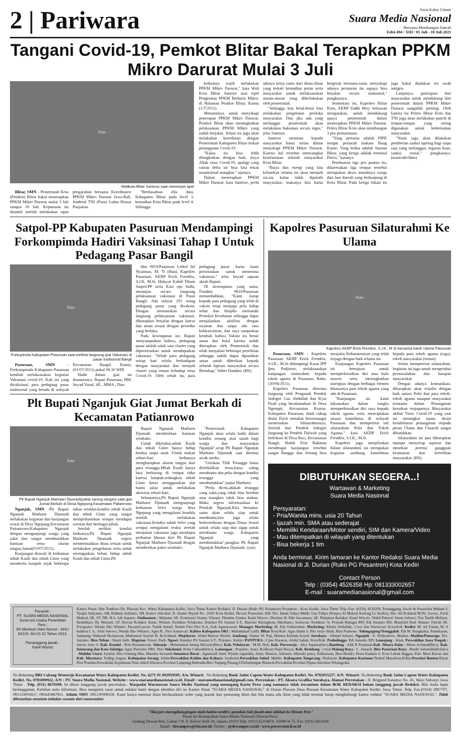2 | Pariwara
Surat Kabar Umum
Suara Media Nasional
Bersama Membangun Daerah
Edisi 494 / XIII / 05 Juli - 18 Juli 2021
Tangani Covid-19, Pemkot Blitar Bakal Terapkan PPKM Mikro Darurat Mulai 3 Juli
Foto
Walikota Blitar Santoso saat memimpin apel
Blitar, SMN - Pemerintah Kota (Pemkot) Blitar bakal menerapkan PPKM Mikro Darurat mulai 3 Juli sampai 20 Juli. Keputusan itu diambil setelah melakukan rapat pengarahan bersama Koordinator PPKM Mikro Darurat Jawa-Bali, Jenderal TNI (Purn) Luhut Binsar Panjaitan.
"Berdasarkan rilis data, Kabupaten Blitar pada level 3, kemudian Kota Blitar pada level 4. Sehingga
keduanya wajib melakukan PPKM Mikro Darurat," kata Wali Kota Blitar Santoso usai Apel Pengetatan PPKM Berbasis Mikro, di Halaman Pemkot Blitar, Kamis (1/7/2021).
Menurutnya, untuk menyikapi penerapan PPKM Mikro Darurat, Pemkot Blitar akan meningkatkan pelaksanaan PPKM Mikro yang sudah berjalan. Selain itu juga akan melakukan koordinasi dengan Pemerintah Kabupaten Blitar terkait penanganan Covid-19.
"Kalau itu bisa lebih ditingkatkan dengan baik, insya Allah virus Covid-19, apalagi yang varian delta ini bisa kita tekan semaksimal mungkin," ujarnya.
Dalam menerapkan PPKM Mikro Darurat, kata Santoso, perlu adanya kerja sama dari dinas-dinas yang terkait kemudian peran serta masyarakat untuk melaksanakan aturan-aturan yang diberlakukan oleh pemerintah.
"Sehingga kita betul-betul bisa melakukan pengetatan perilaku masyarakat. Dan jika ada yang melanggar pemerintah akan melakukan hukuman secara tegas," jelas Santoso.
Santoso meminta kepada masyarakat harus serius dalam menyikapi PPKM Mikro Darurat. Karena hal tersebut menyangkut keselamatan seluruh masyarakat Kota Blitar.
"Biaya dan energi yang kita keluarkan selama ini akan menjadi sia-sia kalau tidak dipatuhi masyarakat, makanya kita harus bergerak bersama-sama menyikapi adanya peraturan itu supaya bisa berjalan secara maksimal," pungkasnya.
Sementara itu, Kapolres Blitar Kota, AKBP Yudhi Hery Setiawan mengatakan, untuk mendukung upaya pemerintah dalam menerapkan PPKM Mikro Darurat, Polres Blitar Kota akan membangun 3 pos pemantauan.
"Yang pertama adalah PIPP, tempat peziarah makam Bung Karno. Yang kedua adalah Stasiun Blitar, yang ketiga adalah terminal Patria," katanya.
Pembuatan tiga pos pantau itu, dikarenakan tiga tempat tersebut merupakan akses masuknya warga dari luar daerah yang berkunjung di Kota Blitar. Pada ketiga lokasi itu juga bakal diadakan tes swab antigen.
Lanjutnya, partisipasi dari masyarakat untuk mendukung dari pemerintah dalam PPKM Mikro Darurat sangatlah penting. Oleh karena itu Polres Blitar Kota dan TNI juga akan melakukan patroli di tempat-tempat yang sering digunakan untuk berkerumun masyarakat.
"Nanti juga akan dilakukan pemberian sanksi tipiring bagi siapa saja yang melanggar, teguran lisan, sanksi sosial," pungkasnya.(mam/adv/hms)
Satpol-PP Kabupaten Pasuruan Mendampingi Forkompimda Hadiri Vaksinasi Tahap I Untuk Pedagang Pasar Bangil
Foto
Forkopimda Kabupaten Pasuruan saat melihat langsung giat Vaksinasi di pasar tradisional Bangil
Pasuruan, SMN - Forkompimda Kabupaten Pasuruan kembali melaksanakan kegiatan Vaksinasi covid-19, Kali ini yang divaksinasi para pedagang pasar tradisional yang berada di wilayah Kecamatan Bangil. Kamis, (01/07/2021) pukul 08.30 WIB
Hadir dalam giat ini diantaranya. Bupati Pasuruan, HM. Irsyad Yusuf, SE., MMA., Dan-
dim 0819/Pasuruan Letkol Inf Nyarman, M. Tr (Han), Kapolres Pasuruan, AKBP Erick Frendriz, S.I.K, M.Si, Hidayat Kabid Tibum Satpol-PP serta Kasi ops Sulhi, meninjau secara langsung pelaksanaan vaksinasi di Pasar Bangil. Ada sekitar 202 orang pedagang pasar yang divaksin. Dengan memastikan secara langsung pelaksanaan vaksinasi, diharapkan berjalan dengan lancar dan aman sesuai dengan prosedur yang berlaku.
Pada kesempatan ini. Bupati menyampaikan bahwa, pedagang pasar adalah salah satu cluster yang diprioritaskan untuk mendapatkan vaksinasi. "Sebab para pedagang setiap hari selalu berhadapan dengan masyarakat dan menjadi cluster yang rentan terhadap virus Covid-19. Oleh sebab itu, para pedagang pasar harus kami prioritaskan untuk menerima vaksinasi," jelas Irsyad sapaan akrab Bupati.
Di kesempatan yang sama, Dandim 0819/Pasuruan menambahkan, "Kami harap kepada para pedagang yang telah di vaksin tetap menjaga pola hidup sehat dan disiplin mematuhi Protokol Kesehatan sehingga dapat menjalankan aktifitas dengan nyaman dan tanpa ada rasa kekhawatiran, dan saya sampaikan kembali bahwa Vaksin ini benar aman dan halal karena sudah ditetapkan oleh Pemerintah dan telah menjalani beberapa penelitian sehingga sudah dapat dipastikan aman untuk diberikan kepada seluruh lapisan masyarakat secara Bertahap," beber Dandim. (HS)
Plt Bupati Nganjuk Giat Jumat Berkah di Kecamatan Patianrowo
Foto
Plt Bupati Nganjuk Marhaen Djumadi(pakai sarung tangan) saat giat Jumat Berkah di Desa Ngepung,Kecamatan Patianrowo
Nganjuk, SMN -Plt Bupati Nganjuk Marhaen Djumadi melakukan kegiatan dan kunjungan sosial di Desa Ngepung,Kecamatan Patianrowo,Kabupaten Nganjuk dengan mengunjungi warga yang sakit dan sangat membutuhkan bantuan serta uluran tangan,Jumat(02/07/2021).
Kunjungan diawali di kediaman mbah Kasih dan mbah Gimo yang menderita lumpuh sejak beberapa tahun terakhir,kondisi mbah Kasih dan mbah Gimo yang sangat memprihatinkan sempat mendapat sorotan dari berbagai pihak.
Setelah melihat kondisi keduanya,Plt Bupati Nganjuk Marhaen Djumadi segera memerintahkan dinas terkait untuk melakukan pengobatan serta untuk meringankan beban hidup mbah Kasih dan mbah Gimo,Plt
Bupati Nganjuk Marhaen Djumadi memberikan bantuan sembako.
Untuk diketahui,mbah Kasih dan mbah Gimo hanya hidup berdua tanpa anak. Untuk makan sehari-hari keduanya mengharapkan uluran tangan dari para tetangga.Mbah Kasih hanya bisa berbaring di tempat tidur karena lumpuh,sedangkan mbah Gimo harus menggunakan alat bantu jalan untuk melakukan aktivitas sehari-hari.
Selanjutnya,Plt Bupati Nganjuk Marhaen Djumadi mengunjungi kediaman Selvi warga desa Ngepung yang mengalami kendala setelah melakukan vaksinasi.Kondisi tubuh Selvi yang sempat mengalami reaksi setelah menjalani vaksinasi juga mendapat perhatian khusus dari Plt Bupati Nganjuk Marhaen Djumadi dengan memberikan paket sembako.
"Pemerintah Kabupaten Nganjuk akan selalu hadir dalam kondisi senang atau susah bagi warga dan masyarakat Nganjuk",ucap Plt Bupati Nganjuk Marhaen Djumadi saat ditemui awak media.
"Gerakan Tilik Tetangga harus diefektifkan terus,harus saling membantu dan peka dengan kondisi tetangga yang membutuhkan",lanjut Marhaen.
"Perlu dicek,adakah tetangga yang sakit,yang tidak bisa berobat atau mungkin tidak bisa makan. Maka segera informasikan ke Pemkab Nganjuk.Kita bersama-sama akan selalu siap untuk membantu,kita juga selalu berkoordinasi dengan Dinas Sosial untuk selalu siap dan sigap untuk membantu warga Kabupaten Nganjuk yang membutuhkan",pungkas Plt Bupati Nganjuk Marhaen Djumadi. (yan)
Kapolres Pasuruan Silaturahmi Ke Ulama
Foto
Kapolres AKBP Erick Frendriz, S.I.K., M.Si bersama tokoh Ulama Pasuruan
Pasuruan, SMN - Kapolres Pasuruan AKBP Erick Frendriz, S.I.K., M.Si didampingi Kasat IPP Iptu Pudjiono, melaksanakan kunjungan silaturahmi kepada tokoh agama di Pasuruan. Rabu, (30/06/2021).
Kapolres Pasuruan diterima langsung oleh Pengasuh Pondok Sidogiri Gus Abdullah dan Kyai Fuad yang beralamatkan di Desa Ngempit, Kecamatan Kraton, Kabupaten Pasuruan, tidak cukup disitu Erick semakin bersemangat meneruskan Silaturahminya, Setelah dari Pondok Sidogiri langsung ke Pondok Dalwah yang berlokasi di Desa Raci, Kecamatan Bangil, Habib Zein Baharun mendengar kunjungan tersebut sangat Bangga dan Senang bisa menjalin Keharmonisan yang telah terjaga dengan baik selama ini.
Kunjungan Kapolres Pasuruan ini bertujuan untuk memperkenalkan diri atau kulo nuwon serta meningkatkan sinergitas dengan berbagai elemen khususnya para tokoh agama yang ada di Pasuruan.
"Kunjungan ini kami laksanakan dalam rangka memperkenalkan diri saya kepada tokoh agama serta menciptakan situasi kamtibmas di wilayah Pasuruan dan mempererat tali silaturahmi Polri dan Tokoh Agama," kata AKBP Erick Frendriz, S.I.K., M.Si
Kapolres juga menjelaskan dalam silaturahmi ini merupakan kegiatan sambang kamtibmas kepada para tokoh agama (toga), tokoh masyarakat (tomas).
Selain mempererat silaturahmi, kegiatan ini juga untuk mengetahui permasalahan dan harapan masyarakat.
Dengan adanya komunikasi, diharapkan akan terjalin dengan baik antara Polri dan para tokoh-tokoh agama maupun masyarakat terutama dalam Penanganan kenaikan terpaparnya Masyarakat akibat Virus Covid-19 yang saat ini meningkat tajam, disini kolabolarasi penanganan terpadu peran Ulama dan Umaroh sangat dibutuhkan.
Silaturahmi ini pun diharapkan mampu menyerap aspirasi dan menekan potensi gangguan keamanan dan ketertiban masyarakat. (HS)
DIBUTUHKAN SEGERA..!
Wartawan & Marketing
Suara Media Nasional
Persyaratan:
- Pria/Wanita mins. usia 20 Tahun
- Ijazah min. SMA atau sederajat
- Memiliki Kendaraan/Motor sendiri, SIM dan Kamera/Video
- Mau ditempatkan di wilayah yang ditentukan
- Bisa bekerja 1 tim
Anda berminat. Kirim lamaran ke Kantor Redaksi Suara Media Nasional di Jl. Durian (Ruko PG Pesantren) Kota Kediri
Contact Person
Telp : (0354) 4526358 Hp: 081333002657
E-mail : suaramedianasional@gmail.com
Penerbit :
PT. SUARA MEDIA NASIONAL
Surat Izin Usaha Penerbitan Pers :
SK Menkum Ham Nomor : AHU-62124. AH.01.01 Tahun 2013.
Penanggung jawab :
Kanti Wiyoto
Kantor Pusat: Dsn Temboro Ds. Plaosan Kec. Wates Kabupaten Kediri, Jawa Timur Kantor Redaksi: Jl. Durian (Ruko PG Pesantren) Pesantren - Kota Kediri, Jawa Timur Telp./Fax: (0354) 4526358. Penanggung Jawab & Penasehat Hukum I: Tjutjut Suliyatno, SH, Rahmat Ardianto, SH. Kantor Advokat: Jl. Slamet Riyadi No. 29/67 Kota Kediri. Dewan Penasehat: KH. Drs. Imam Yahya Malik/ Gus Yahya (Ponpes Al Makruf Kedong Lo Kediri), Drs. Ali Rohmad M.Pd, Soroso, Farid Makruf, SE, ST, DR. H.S. Adi Suparto. Ombosman : Mujianto SE. Komisaris Utama: Winarti. Direktur Utama: Kanti Wiyoto. Direktur II: Edit Suwantara, SE. Pimpinan Redaksi: Kanti Wiyoto. Wakil Pimred: Imam Subawi, Yon Taufik Hidayat. Bendahara: Hj. Mintarti, ST. Dewan Redaksi: Kanti, Winarti. Redaktur Pelaksana: Kundari Pri Susanti S.T., Hartono Basingkem, Mardianto, Setiawan. Redaktur: Ir. Prayudi Bahagia RW, Edi Sunarko RD, Munjidul Ibad. Humas: Futi'ah SE. Fotografer: Wendy Eko Winarto. Desain/Layout: Taufik Ismail, Nanim Fitri Dwi N.A, Arik Agustyawan. Manager Marketing: M. Edy Fathurokim. Marketing: Kharis Abdullah,. Crew dan Wartawan: Kota/Kab. Kediri: M. Ali Faizin, M. S hulthon I. S., Abin Sutowo, Wendy Eko Winarto, Agus B., Dwi Asmawati. Kabiro Kabupaten OKI : Muhammad Ludfi. Blitar Kota/Kab: Agus Imam S. Eko Setyo Budi, Hari Pramono. Tulungagung/Trenggalek: Edi M. Bangkalan, Pamekasan, Sampang: Wahyudi Hermawan, Muhannad Syarief H, H.Achmad. Mojokerto: Abdul Hufron Sholeh. Jombang: Slamet W, Puji, Himma Rafinda Irsyad. Surabaya : Ahmad Subaeri. Nganjuk : E. Widyantoro, Markus. Madiun/Ponorogo: Drs. Suyanto. Biro Tuban : Imam Safii. Magetan: Faisal, Rudi. Ngawi: Kundari Pri Susanti S.T., Priyanto. Kabiro PANTURA : Cipto Karaton, Abdul Salam. Kota/Kab. Probolinggo: Edi Sunarko RD. Lumajang : Atiek. Perwakilan Jawa Tengah : Suroto Anto S. Kab. Kendal : Peni Kusumawati. Sidoarjo : Mohammad Anang Ma'aruf.(Biro). Kab. Pelalawan : M.M. Deli. Kab. Purworejo : Alex Saputra(biro).Bandung : Aldi R Panjaitan.Kab. Muara Enim : Mirza Achmad(Biro). Kab. Semarang dan Kota Salatiga: Agus Purnomo DRS. Biro Sukabumi: Roby Cahyadi(biro). Lamongan : Prayitno, Asari, Rodliyan Najal Basyar. Kab. Rembang : Orsal Malang Raya : C. Junaedi. Biro Pasuruan Raya : Haidir Sabarudin(Kabiro) . Maluku Utara: Syaiful. Biro Gunung Mas: Mandau Suwandi.Sumatera Barat : Agusnaidi Amd, Wyndo regandha, Jastri, Martias, Adrianto, Marseki putra, Zulkarnain, Jhon Hendri, Dessi Kumala S. Kota Lubuk linggau, Kab. Musi Rawas dan Kab. Muratara: Toding Sugara. Kabupaten Serang: Adam.Perwakilan Kaltim dan Kaltara: Syahraini.Perwakilan Sulsel: Muhlis. Kabupaten Tangerang: Nurhasan. Kabupaten Karimun:Timbul Maradona.H.BiroProvinsi Banten:Riyan Dwi Prastika.Perwakilan Kepulauan Nias:Adieli Waruwu.Provinsi Lampung:Bahrudin.Biro Tanjung Pinang:J.Parlindungan Hutasoit.Perwakilan Provinsi Papua:Antonius Wisnugraha.
No.Rekening BRI Cabang Wonorejo Kecamatan Wates Kabupaten Kediri. No. 6271 01 002959505. A/n. Winarti . No.Rekening Bank Jatim Capem Wates Kabupaten Kediri. No. 0782015257. A/N. Winarti. No.Rekening Bank Jatim Capem Wates Kabupaten Kediri. No. 0781000922. A/N : PT. Suara Media Nasional. Website : www.suaramedianasional.co.id. Email : suaramedianasional@gmail.com. Percetakan : PT. Aksara Grafika Surabaya, Alamat Percetakan : Jl. Brigjend Katamso No. 45, Waru Sidoarjo Jawa Timur . Telp. (031) 8678308. Isi diluar tanggung jawab percetakan.. Waspadai Waratawan Suara Media Nasional yang memegang Kartu Press yang namanya tidak tercantum dalam BOK REDAKSI bukan tanggung jawab Redaksi. Bila Anda ingin berlangganan, Keluhan serta Informasi. Bisa mengirim surat untuk redaksi kami dengan identitas diri ke Kantor Pusat "SUARA MEDIA NASIONAL" di Dusun Plaosan Desa Plaosan Kecamatan Wates Kabupaten Kediri, Jawa Timur. Telp. Fax.(0354) 2897707, 081333002657, 085645867811. Admin SMN :081230908358. Kami hanya memuat iklan berdasarkann order yang masuk dari pemasang iklan dan bila mana ada iklan yang tidak termuat harap menghubungi kantor redaksi "SUARA MEDIA NASIONAL". Tidak dibenarkan meminta imbalan sesuatu dari narasumber.
"Jika pers merugikan,jangan main hakim sendiri, gunakan hak jawab atau adukan ke Dewan Pers"
Pesan ini disampaikan Suara Media Nasional (Dewan Pers).
Gedung Dewan Pers, Lantai 7-8. Jl. Kebon Sirih 34, Jakarta 10110 Telp. (021) 35214874. 3504874-75. Fax. (021) 3452030
Email : dewanpers@cbn.net.id. Twitter : @dewanpers.or.id / www.persscouncil.or.id